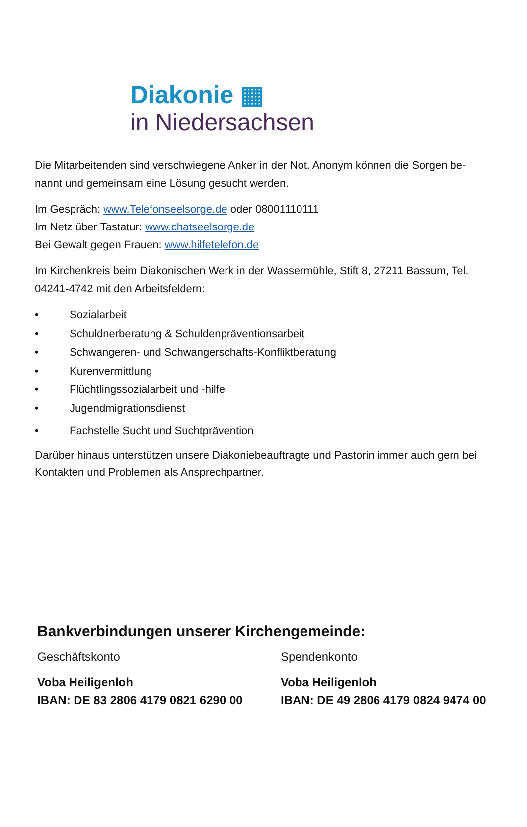Diakonie ▦
in Niedersachsen
Die Mitarbeitenden sind verschwiegene Anker in der Not. Anonym können die Sorgen be-nannt und gemeinsam eine Lösung gesucht werden.
Im Gespräch: www.Telefonseelsorge.de oder 08001110111
Im Netz über Tastatur: www.chatseelsorge.de
Bei Gewalt gegen Frauen: www.hilfetelefon.de
Im Kirchenkreis beim Diakonischen Werk in der Wassermühle, Stift 8, 27211 Bassum, Tel. 04241-4742 mit den Arbeitsfeldern:
• Sozialarbeit
• Schuldnerberatung & Schuldenpräventionsarbeit
• Schwangeren- und Schwangerschafts-Konfliktberatung
• Kurenvermittlung
• Flüchtlingssozialarbeit und -hilfe
• Jugendmigrationsdienst
• Fachstelle Sucht und Suchtprävention
Darüber hinaus unterstützen unsere Diakoniebeauftragte und Pastorin immer auch gern bei Kontakten und Problemen als Ansprechpartner.
Bankverbindungen unserer Kirchengemeinde:
Geschäftskonto
Voba Heiligenloh
IBAN: DE 83 2806 4179 0821 6290 00
Spendenkonto
Voba Heiligenloh
IBAN: DE 49 2806 4179 0824 9474 00